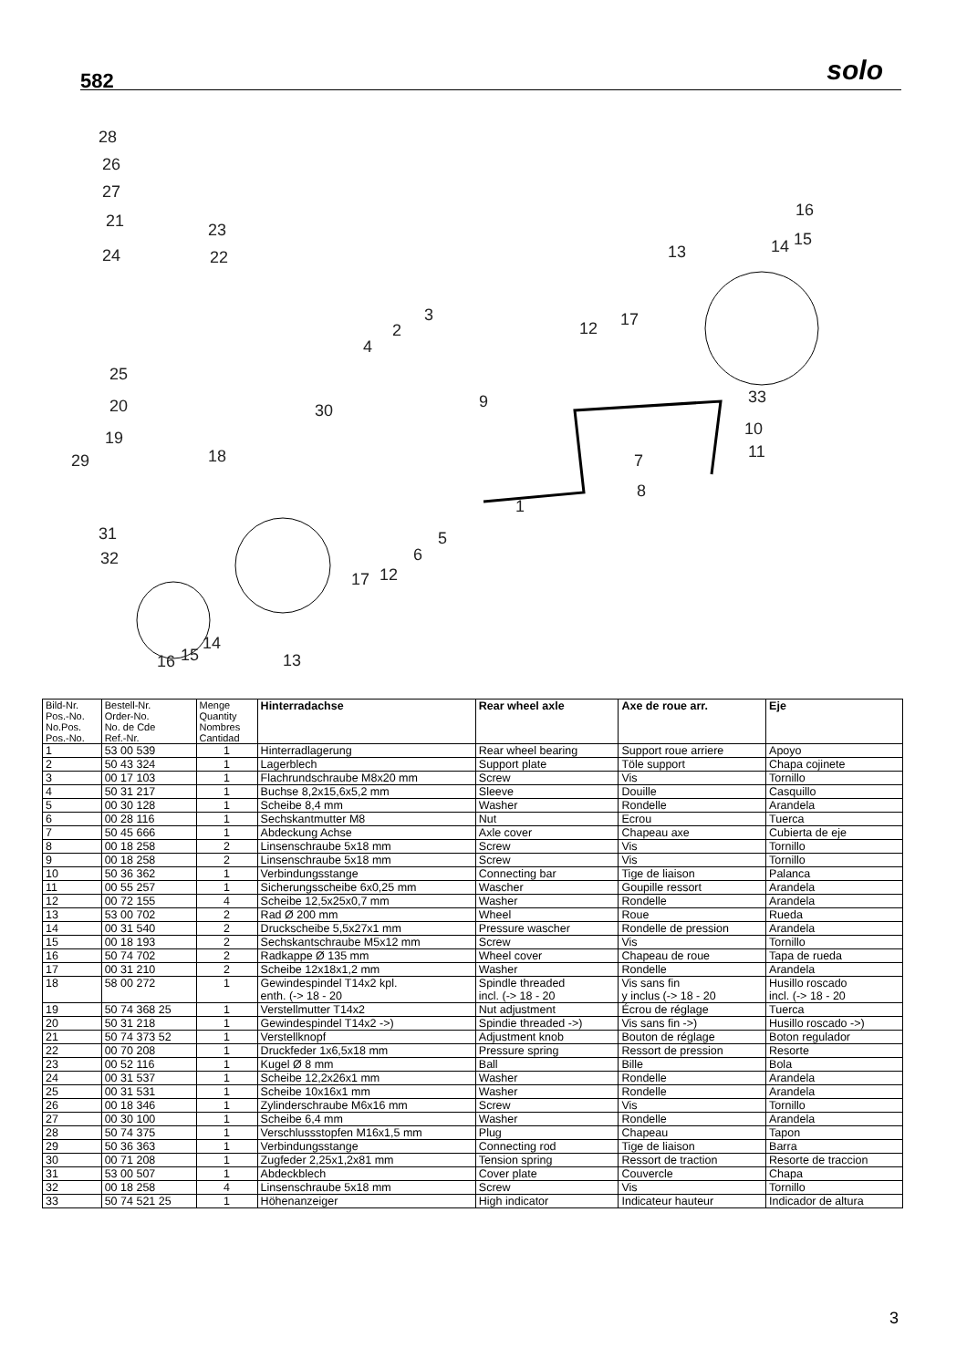582 solo
28
26
27
21 23
24 22
16
13 14 15
3
2
4
17 12
25
20 30 9 33
10
11
19
18 29 7
8
1
31 5
6 32
17 12
16 15
14
13
| Bild-Nr. Pos.-No. No.Pos. Pos.-No. | Bestell-Nr. Order-No. No. de Cde Ref.-Nr. | Menge Quantity Nombres Cantidad | Hinterradachse | Rear wheel axle | Axe de roue arr. | Eje |
| --- | --- | --- | --- | --- | --- | --- |
| 1 | 53 00 539 | 1 | Hinterradlagerung | Rear wheel bearing | Support roue arriere | Apoyo |
| 2 | 50 43 324 | 1 | Lagerblech | Support plate | Töle support | Chapa cojinete |
| 3 | 00 17 103 | 1 | Flachrundschraube M8x20 mm | Screw | Vis | Tornillo |
| 4 | 50 31 217 | 1 | Buchse 8,2x15,6x5,2 mm | Sleeve | Douille | Casquillo |
| 5 | 00 30 128 | 1 | Scheibe 8,4 mm | Washer | Rondelle | Arandela |
| 6 | 00 28 116 | 1 | Sechskantmutter M8 | Nut | Ecrou | Tuerca |
| 7 | 50 45 666 | 1 | Abdeckung Achse | Axle cover | Chapeau axe | Cubierta de eje |
| 8 | 00 18 258 | 2 | Linsenschraube 5x18 mm | Screw | Vis | Tornillo |
| 9 | 00 18 258 | 2 | Linsenschraube 5x18 mm | Screw | Vis | Tornillo |
| 10 | 50 36 362 | 1 | Verbindungsstange | Connecting bar | Tige de liaison | Palanca |
| 11 | 00 55 257 | 1 | Sicherungsscheibe 6x0,25 mm | Wascher | Goupille ressort | Arandela |
| 12 | 00 72 155 | 4 | Scheibe 12,5x25x0,7 mm | Washer | Rondelle | Arandela |
| 13 | 53 00 702 | 2 | Rad Ø 200 mm | Wheel | Roue | Rueda |
| 14 | 00 31 540 | 2 | Druckscheibe 5,5x27x1 mm | Pressure wascher | Rondelle de pression | Arandela |
| 15 | 00 18 193 | 2 | Sechskantschraube M5x12 mm | Screw | Vis | Tornillo |
| 16 | 50 74 702 | 2 | Radkappe Ø 135 mm | Wheel cover | Chapeau de roue | Tapa de rueda |
| 17 | 00 31 210 | 2 | Scheibe 12x18x1,2 mm | Washer | Rondelle | Arandela |
| 18 | 58 00 272 | 1 | Gewindespindel T14x2 kpl. enth. (-> 18 - 20 | Spindle threaded incl. (-> 18 - 20 | Vis sans fin y inclus (-> 18 - 20 | Husillo roscado incl. (-> 18 - 20 |
| 19 | 50 74 368 25 | 1 | Verstellmutter T14x2 | Nut adjustment | Écrou de réglage | Tuerca |
| 20 | 50 31 218 | 1 | Gewindespindel T14x2 ->) | Spindie threaded ->) | Vis sans fin ->) | Husillo roscado ->) |
| 21 | 50 74 373 52 | 1 | Verstellknopf | Adjustment knob | Bouton de réglage | Boton regulador |
| 22 | 00 70 208 | 1 | Druckfeder 1x6,5x18 mm | Pressure spring | Ressort de pression | Resorte |
| 23 | 00 52 116 | 1 | Kugel Ø 8 mm | Ball | Bille | Bola |
| 24 | 00 31 537 | 1 | Scheibe 12,2x26x1 mm | Washer | Rondelle | Arandela |
| 25 | 00 31 531 | 1 | Scheibe 10x16x1 mm | Washer | Rondelle | Arandela |
| 26 | 00 18 346 | 1 | Zylinderschraube M6x16 mm | Screw | Vis | Tornillo |
| 27 | 00 30 100 | 1 | Scheibe 6,4 mm | Washer | Rondelle | Arandela |
| 28 | 50 74 375 | 1 | Verschlussstopfen M16x1,5 mm | Plug | Chapeau | Tapon |
| 29 | 50 36 363 | 1 | Verbindungsstange | Connecting rod | Tige de liaison | Barra |
| 30 | 00 71 208 | 1 | Zugfeder 2,25x1,2x81 mm | Tension spring | Ressort de traction | Resorte de traccion |
| 31 | 53 00 507 | 1 | Abdeckblech | Cover plate | Couvercle | Chapa |
| 32 | 00 18 258 | 4 | Linsenschraube 5x18 mm | Screw | Vis | Tornillo |
| 33 | 50 74 521 25 | 1 | Höhenanzeiger | High indicator | Indicateur hauteur | Indicador de altura |
3